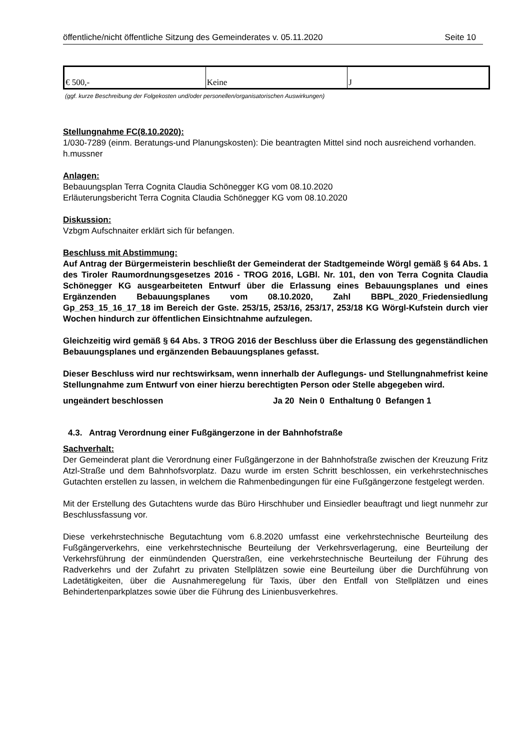öffentliche/nicht öffentliche Sitzung des Gemeinderates v. 05.11.2020 Seite 10
| € 500,- | Keine | J |
(ggf. kurze Beschreibung der Folgekosten und/oder personellen/organisatorischen Auswirkungen)
Stellungnahme FC(8.10.2020):
1/030-7289 (einm. Beratungs-und Planungskosten): Die beantragten Mittel sind noch ausreichend vorhanden.
h.mussner
Anlagen:
Bebauungsplan Terra Cognita Claudia Schönegger KG vom 08.10.2020
Erläuterungsbericht Terra Cognita Claudia Schönegger KG vom 08.10.2020
Diskussion:
Vzbgm Aufschnaiter erklärt sich für befangen.
Beschluss mit Abstimmung:
Auf Antrag der Bürgermeisterin beschließt der Gemeinderat der Stadtgemeinde Wörgl gemäß § 64 Abs. 1 des Tiroler Raumordnungsgesetzes 2016 - TROG 2016, LGBl. Nr. 101, den von Terra Cognita Claudia Schönegger KG ausgearbeiteten Entwurf über die Erlassung eines Bebauungsplanes und eines Ergänzenden Bebauungsplanes vom 08.10.2020, Zahl BBPL_2020_Friedensiedlung Gp_253_15_16_17_18 im Bereich der Gste. 253/15, 253/16, 253/17, 253/18 KG Wörgl-Kufstein durch vier Wochen hindurch zur öffentlichen Einsichtnahme aufzulegen.
Gleichzeitig wird gemäß § 64 Abs. 3 TROG 2016 der Beschluss über die Erlassung des gegenständlichen Bebauungsplanes und ergänzenden Bebauungsplanes gefasst.
Dieser Beschluss wird nur rechtswirksam, wenn innerhalb der Auflegungs- und Stellungnahmefrist keine Stellungnahme zum Entwurf von einer hierzu berechtigten Person oder Stelle abgegeben wird.
ungeändert beschlossen Ja 20 Nein 0 Enthaltung 0 Befangen 1
4.3. Antrag Verordnung einer Fußgängerzone in der Bahnhofstraße
Sachverhalt:
Der Gemeinderat plant die Verordnung einer Fußgängerzone in der Bahnhofstraße zwischen der Kreuzung Fritz Atzl-Straße und dem Bahnhofsvorplatz. Dazu wurde im ersten Schritt beschlossen, ein verkehrstechnisches Gutachten erstellen zu lassen, in welchem die Rahmenbedingungen für eine Fußgängerzone festgelegt werden.
Mit der Erstellung des Gutachtens wurde das Büro Hirschhuber und Einsiedler beauftragt und liegt nunmehr zur Beschlussfassung vor.
Diese verkehrstechnische Begutachtung vom 6.8.2020 umfasst eine verkehrstechnische Beurteilung des Fußgängerverkehrs, eine verkehrstechnische Beurteilung der Verkehrsverlagerung, eine Beurteilung der Verkehrsführung der einmündenden Querstraßen, eine verkehrstechnische Beurteilung der Führung des Radverkehrs und der Zufahrt zu privaten Stellplätzen sowie eine Beurteilung über die Durchführung von Ladetätigkeiten, über die Ausnahmeregelung für Taxis, über den Entfall von Stellplätzen und eines Behindertenparkplatzes sowie über die Führung des Linienbusverkehres.